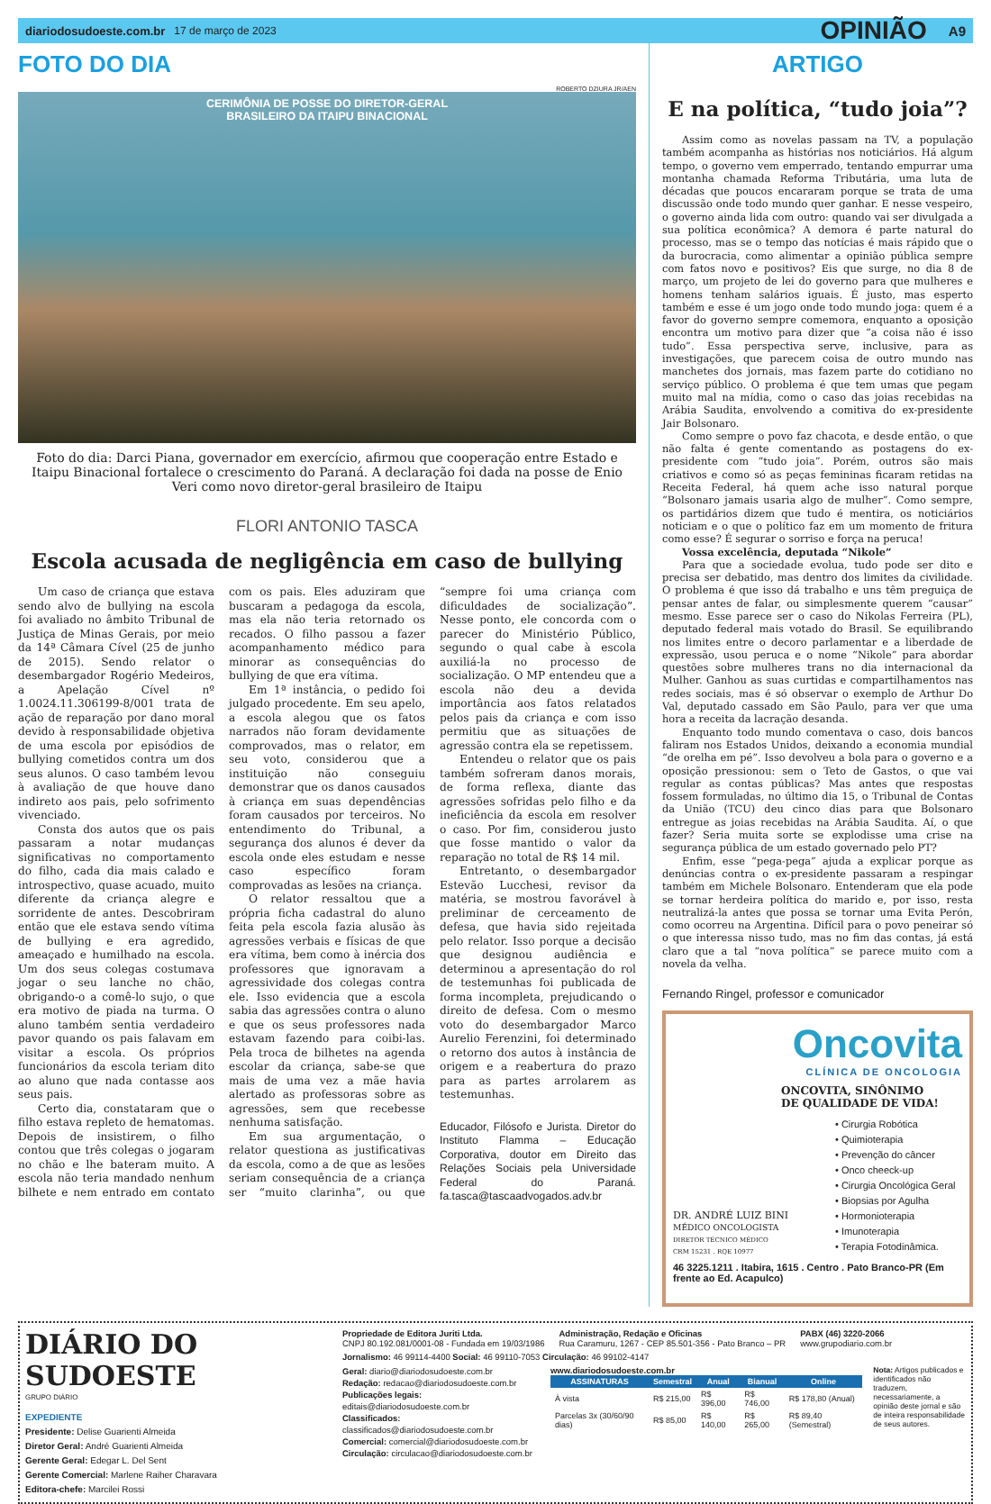diariodosudoeste.com.br 17 de março de 2023 OPINIÃO A9
FOTO DO DIA
ROBERTO DZIURA JR/AEN
CERIMÔNIA DE POSSE DO DIRETOR-GERAL
BRASILEIRO DA ITAIPU BINACIONAL
Foto do dia: Darci Piana, governador em exercício, afirmou que cooperação entre Estado e Itaipu Binacional fortalece o crescimento do Paraná. A declaração foi dada na posse de Enio Veri como novo diretor-geral brasileiro de Itaipu
FLORI ANTONIO TASCA
Escola acusada de negligência em caso de bullying
Um caso de criança que estava sendo alvo de bullying na escola foi avaliado no âmbito Tribunal de Justiça de Minas Gerais, por meio da 14ª Câmara Cível (25 de junho de 2015). Sendo relator o desembargador Rogério Medeiros, a Apelação Cível nº 1.0024.11.306199-8/001 trata de ação de reparação por dano moral devido à responsabilidade objetiva de uma escola por episódios de bullying cometidos contra um dos seus alunos. O caso também levou à avaliação de que houve dano indireto aos pais, pelo sofrimento vivenciado.
Consta dos autos que os pais passaram a notar mudanças significativas no comportamento do filho, cada dia mais calado e introspectivo, quase acuado, muito diferente da criança alegre e sorridente de antes. Descobriram então que ele estava sendo vítima de bullying e era agredido, ameaçado e humilhado na escola. Um dos seus colegas costumava jogar o seu lanche no chão, obrigando-o a comê-lo sujo, o que era motivo de piada na turma. O aluno também sentia verdadeiro pavor quando os pais falavam em visitar a escola. Os próprios funcionários da escola teriam dito ao aluno que nada contasse aos seus pais.
Certo dia, constataram que o filho estava repleto de hematomas. Depois de insistirem, o filho contou que três colegas o jogaram no chão e lhe bateram muito. A escola não teria mandado nenhum bilhete e nem entrado em contato com os pais. Eles aduziram que buscaram a pedagoga da escola, mas ela não teria retornado os recados. O filho passou a fazer acompanhamento médico para minorar as consequências do bullying de que era vítima.
Em 1ª instância, o pedido foi julgado procedente. Em seu apelo, a escola alegou que os fatos narrados não foram devidamente comprovados, mas o relator, em seu voto, considerou que a instituição não conseguiu demonstrar que os danos causados à criança em suas dependências foram causados por terceiros. No entendimento do Tribunal, a segurança dos alunos é dever da escola onde eles estudam e nesse caso específico foram comprovadas as lesões na criança.
O relator ressaltou que a própria ficha cadastral do aluno feita pela escola fazia alusão às agressões verbais e físicas de que era vítima, bem como à inércia dos professores que ignoravam a agressividade dos colegas contra ele. Isso evidencia que a escola sabia das agressões contra o aluno e que os seus professores nada estavam fazendo para coibi-las. Pela troca de bilhetes na agenda escolar da criança, sabe-se que mais de uma vez a mãe havia alertado as professoras sobre as agressões, sem que recebesse nenhuma satisfação.
Em sua argumentação, o relator questiona as justificativas da escola, como a de que as lesões seriam consequência de a criança ser “muito clarinha”, ou que “sempre foi uma criança com dificuldades de socialização”. Nesse ponto, ele concorda com o parecer do Ministério Público, segundo o qual cabe à escola auxiliá-la no processo de socialização. O MP entendeu que a escola não deu a devida importância aos fatos relatados pelos pais da criança e com isso permitiu que as situações de agressão contra ela se repetissem.
Entendeu o relator que os pais também sofreram danos morais, de forma reflexa, diante das agressões sofridas pelo filho e da ineficiência da escola em resolver o caso. Por fim, considerou justo que fosse mantido o valor da reparação no total de R$ 14 mil.
Entretanto, o desembargador Estevão Lucchesi, revisor da matéria, se mostrou favorável à preliminar de cerceamento de defesa, que havia sido rejeitada pelo relator. Isso porque a decisão que designou audiência e determinou a apresentação do rol de testemunhas foi publicada de forma incompleta, prejudicando o direito de defesa. Com o mesmo voto do desembargador Marco Aurelio Ferenzini, foi determinado o retorno dos autos à instância de origem e a reabertura do prazo para as partes arrolarem as testemunhas.
Educador, Filósofo e Jurista. Diretor do Instituto Flamma – Educação Corporativa, doutor em Direito das Relações Sociais pela Universidade Federal do Paraná. fa.tasca@tascaadvogados.adv.br
ARTIGO
E na política, “tudo joia”?
Assim como as novelas passam na TV, a população também acompanha as histórias nos noticiários. Há algum tempo, o governo vem emperrado, tentando empurrar uma montanha chamada Reforma Tributária, uma luta de décadas que poucos encararam porque se trata de uma discussão onde todo mundo quer ganhar. E nesse vespeiro, o governo ainda lida com outro: quando vai ser divulgada a sua política econômica? A demora é parte natural do processo, mas se o tempo das notícias é mais rápido que o da burocracia, como alimentar a opinião pública sempre com fatos novo e positivos? Eis que surge, no dia 8 de março, um projeto de lei do governo para que mulheres e homens tenham salários iguais. É justo, mas esperto também e esse é um jogo onde todo mundo joga: quem é a favor do governo sempre comemora, enquanto a oposição encontra um motivo para dizer que “a coisa não é isso tudo”. Essa perspectiva serve, inclusive, para as investigações, que parecem coisa de outro mundo nas manchetes dos jornais, mas fazem parte do cotidiano no serviço público. O problema é que tem umas que pegam muito mal na mídia, como o caso das joias recebidas na Arábia Saudita, envolvendo a comitiva do ex-presidente Jair Bolsonaro.
Como sempre o povo faz chacota, e desde então, o que não falta é gente comentando as postagens do ex-presidente com “tudo joia”. Porém, outros são mais criativos e como só as peças femininas ficaram retidas na Receita Federal, há quem ache isso natural porque “Bolsonaro jamais usaria algo de mulher”. Como sempre, os partidários dizem que tudo é mentira, os noticiários noticiam e o que o político faz em um momento de fritura como esse? É segurar o sorriso e força na peruca!
Vossa excelência, deputada “Nikole”
Para que a sociedade evolua, tudo pode ser dito e precisa ser debatido, mas dentro dos limites da civilidade. O problema é que isso dá trabalho e uns têm preguiça de pensar antes de falar, ou simplesmente querem “causar” mesmo. Esse parece ser o caso do Nikolas Ferreira (PL), deputado federal mais votado do Brasil. Se equilibrando nos limites entre o decoro parlamentar e a liberdade de expressão, usou peruca e o nome “Nikole” para abordar questões sobre mulheres trans no dia internacional da Mulher. Ganhou as suas curtidas e compartilhamentos nas redes sociais, mas é só observar o exemplo de Arthur Do Val, deputado cassado em São Paulo, para ver que uma hora a receita da lacração desanda.
Enquanto todo mundo comentava o caso, dois bancos faliram nos Estados Unidos, deixando a economia mundial “de orelha em pé”. Isso devolveu a bola para o governo e a oposição pressionou: sem o Teto de Gastos, o que vai regular as contas públicas? Mas antes que respostas fossem formuladas, no último dia 15, o Tribunal de Contas da União (TCU) deu cinco dias para que Bolsonaro entregue as joias recebidas na Arábia Saudita. Aí, o que fazer? Seria muita sorte se explodisse uma crise na segurança pública de um estado governado pelo PT?
Enfim, esse “pega-pega” ajuda a explicar porque as denúncias contra o ex-presidente passaram a respingar também em Michele Bolsonaro. Entenderam que ela pode se tornar herdeira política do marido e, por isso, resta neutralizá-la antes que possa se tornar uma Evita Perón, como ocorreu na Argentina. Difícil para o povo peneirar só o que interessa nisso tudo, mas no fim das contas, já está claro que a tal “nova política” se parece muito com a novela da velha.
Fernando Ringel, professor e comunicador
Oncovita
CLÍNICA DE ONCOLOGIA
ONCOVITA, SINÔNIMO
DE QUALIDADE DE VIDA!
• Cirurgia Robótica
• Quimioterapia
• Prevenção do câncer
• Onco cheeck-up
• Cirurgia Oncológica Geral
• Biopsias por Agulha
• Hormonioterapia
• Imunoterapia
• Terapia Fotodinâmica.
DR. ANDRÉ LUIZ BINI
MÉDICO ONCOLOGISTA
DIRETOR TÉCNICO MÉDICO
CRM 15231 . RQE 10977
46 3225.1211 . Itabira, 1615 . Centro . Pato Branco-PR (Em frente ao Ed. Acapulco)
DIÁRIO DO SUDOESTE
GRUPO DIÁRIO
EXPEDIENTE
Presidente: Delise Guarienti Almeida
Diretor Geral: André Guarienti Almeida
Gerente Geral: Edegar L. Del Sent
Gerente Comercial: Marlene Raiher Charavara
Editora-chefe: Marcilei Rossi
Propriedade de Editora Juriti Ltda.
CNPJ 80.192.081/0001-08 - Fundada em 19/03/1986
Administração, Redação e Oficinas
Rua Caramuru, 1267 - CEP 85.501-356 - Pato Branco – PR
PABX (46) 3220-2066
www.grupodiario.com.br
Jornalismo: 46 99114-4400 Social: 46 99110-7053 Circulação: 46 99102-4147
Geral: diario@diariodosudoeste.com.br
Redação: redacao@diariodosudoeste.com.br
Publicações legais: editais@diariodosudoeste.com.br
Classificados: classificados@diariodosudoeste.com.br
Comercial: comercial@diariodosudoeste.com.br
Circulação: circulacao@diariodosudoeste.com.br
www.diariodosudoeste.com.br
| ASSINATURAS | Semestral | Anual | Bianual | Online |
| --- | --- | --- | --- | --- |
| À vista | R$ 215,00 | R$ 396,00 | R$ 746,00 | R$ 178,80 (Anual) |
| Parcelas 3x (30/60/90 dias) | R$ 85,00 | R$ 140,00 | R$ 265,00 | R$ 89,40 (Semestral) |
Nota: Artigos publicados e identificados não traduzem, necessariamente, a opinião deste jornal e são de inteira responsabilidade de seus autores.